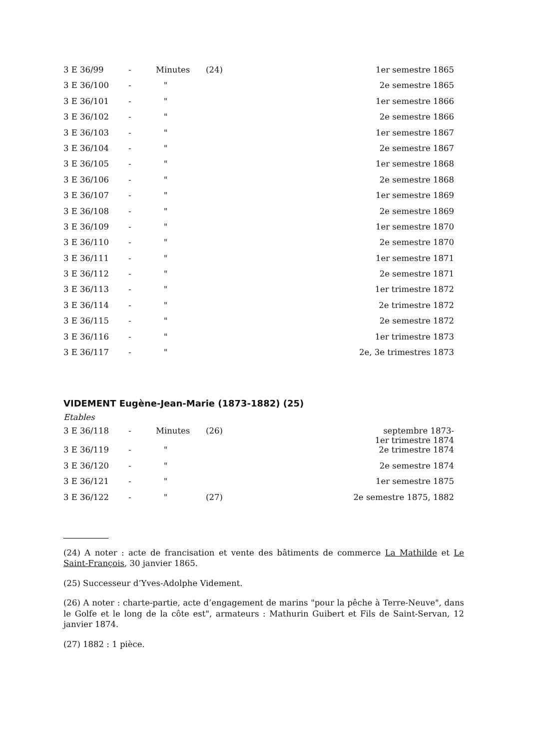| 3 E 36/99 | - | Minutes | (24) | 1er semestre 1865 |
| 3 E 36/100 | - | " | | 2e semestre 1865 |
| 3 E 36/101 | - | " | | 1er semestre 1866 |
| 3 E 36/102 | - | " | | 2e semestre 1866 |
| 3 E 36/103 | - | " | | 1er semestre 1867 |
| 3 E 36/104 | - | " | | 2e semestre 1867 |
| 3 E 36/105 | - | " | | 1er semestre 1868 |
| 3 E 36/106 | - | " | | 2e semestre 1868 |
| 3 E 36/107 | - | " | | 1er semestre 1869 |
| 3 E 36/108 | - | " | | 2e semestre 1869 |
| 3 E 36/109 | - | " | | 1er semestre 1870 |
| 3 E 36/110 | - | " | | 2e semestre 1870 |
| 3 E 36/111 | - | " | | 1er semestre 1871 |
| 3 E 36/112 | - | " | | 2e semestre 1871 |
| 3 E 36/113 | - | " | | 1er trimestre 1872 |
| 3 E 36/114 | - | " | | 2e trimestre 1872 |
| 3 E 36/115 | - | " | | 2e semestre 1872 |
| 3 E 36/116 | - | " | | 1er trimestre 1873 |
| 3 E 36/117 | - | " | | 2e, 3e trimestres 1873 |
VIDEMENT Eugène-Jean-Marie (1873-1882) (25)
Etables
| 3 E 36/118 | - | Minutes | (26) | septembre 1873- 1er trimestre 1874 |
| 3 E 36/119 | - | " | | 2e trimestre 1874 |
| 3 E 36/120 | - | " | | 2e semestre 1874 |
| 3 E 36/121 | - | " | | 1er semestre 1875 |
| 3 E 36/122 | - | " | (27) | 2e semestre 1875, 1882 |
(24) A noter : acte de francisation et vente des bâtiments de commerce La Mathilde et Le Saint-François, 30 janvier 1865.
(25) Successeur d’Yves-Adolphe Videment.
(26) A noter : charte-partie, acte d’engagement de marins "pour la pêche à Terre-Neuve", dans le Golfe et le long de la côte est", armateurs : Mathurin Guibert et Fils de Saint-Servan, 12 janvier 1874.
(27) 1882 : 1 pièce.